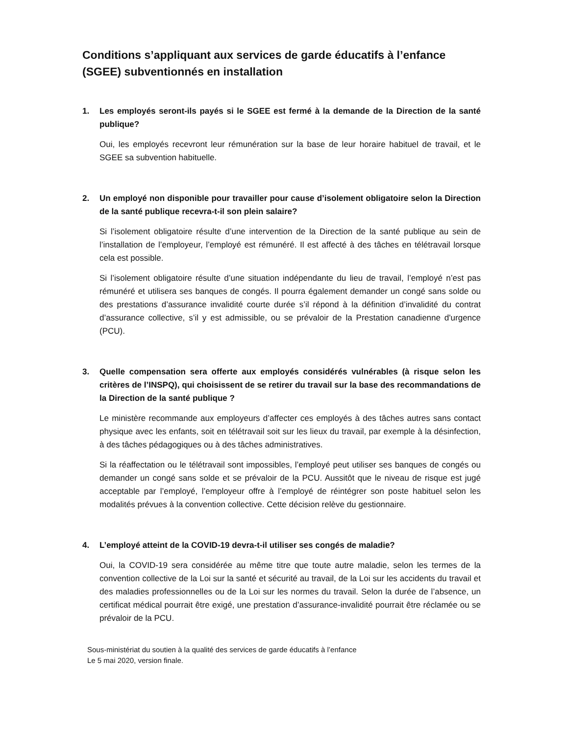Conditions s’appliquant aux services de garde éducatifs à l’enfance (SGEE) subventionnés en installation
1. Les employés seront-ils payés si le SGEE est fermé à la demande de la Direction de la santé publique?
Oui, les employés recevront leur rémunération sur la base de leur horaire habituel de travail, et le SGEE sa subvention habituelle.
2. Un employé non disponible pour travailler pour cause d’isolement obligatoire selon la Direction de la santé publique recevra-t-il son plein salaire?
Si l’isolement obligatoire résulte d’une intervention de la Direction de la santé publique au sein de l’installation de l’employeur, l’employé est rémunéré. Il est affecté à des tâches en télétravail lorsque cela est possible.
Si l’isolement obligatoire résulte d’une situation indépendante du lieu de travail, l’employé n’est pas rémunéré et utilisera ses banques de congés. Il pourra également demander un congé sans solde ou des prestations d’assurance invalidité courte durée s’il répond à la définition d’invalidité du contrat d’assurance collective, s’il y est admissible, ou se prévaloir de la Prestation canadienne d'urgence (PCU).
3. Quelle compensation sera offerte aux employés considérés vulnérables (à risque selon les critères de l’INSPQ), qui choisissent de se retirer du travail sur la base des recommandations de la Direction de la santé publique ?
Le ministère recommande aux employeurs d’affecter ces employés à des tâches autres sans contact physique avec les enfants, soit en télétravail soit sur les lieux du travail, par exemple à la désinfection, à des tâches pédagogiques ou à des tâches administratives.
Si la réaffectation ou le télétravail sont impossibles, l’employé peut utiliser ses banques de congés ou demander un congé sans solde et se prévaloir de la PCU. Aussitôt que le niveau de risque est jugé acceptable par l’employé, l’employeur offre à l’employé de réintégrer son poste habituel selon les modalités prévues à la convention collective. Cette décision relève du gestionnaire.
4. L’employé atteint de la COVID-19 devra-t-il utiliser ses congés de maladie?
Oui, la COVID-19 sera considérée au même titre que toute autre maladie, selon les termes de la convention collective de la Loi sur la santé et sécurité au travail, de la Loi sur les accidents du travail et des maladies professionnelles ou de la Loi sur les normes du travail. Selon la durée de l’absence, un certificat médical pourrait être exigé, une prestation d’assurance-invalidité pourrait être réclamée ou se prévaloir de la PCU.
Sous-ministériat du soutien à la qualité des services de garde éducatifs à l’enfance
Le 5 mai 2020, version finale.